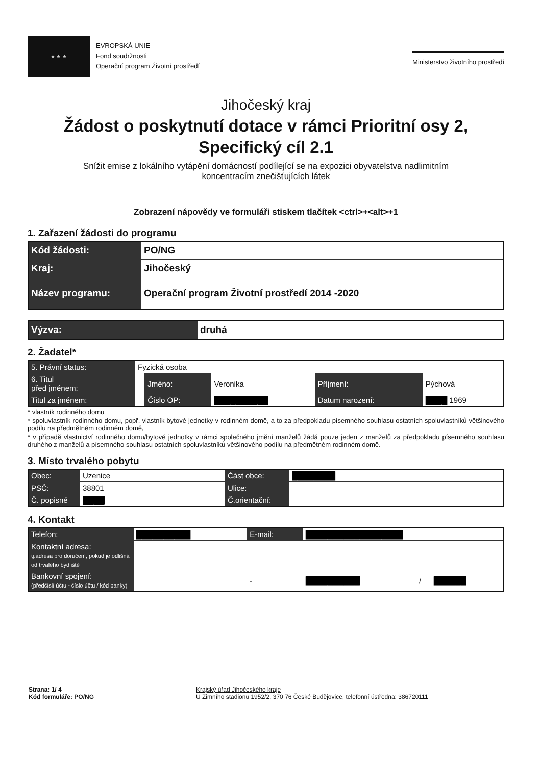★ ★ ★
EVROPSKÁ UNIE
Fond soudržnosti
Operační program Životní prostředí
Ministerstvo životního prostředí
Jihočeský kraj
Žádost o poskytnutí dotace v rámci Prioritní osy 2,
Specifický cíl 2.1
Snížit emise z lokálního vytápění domácností podílející se na expozici obyvatelstva nadlimitním
koncentracím znečišťujících látek
Zobrazení nápovědy ve formuláři stiskem tlačítek <ctrl>+<alt>+1
1. Zařazení žádosti do programu
| Kód žádosti: | PO/NG |
| Kraj: | Jihočeský |
| Název programu: | Operační program Životní prostředí 2014 -2020 |
| Výzva: | druhá |
2. Žadatel*
| 5. Právní status: | Fyzická osoba | | | | |
| 6. Titul před jménem: | | Jméno: | Veronika | Příjmení: | Pýchová |
| Titul za jménem: | | Číslo OP: | ██████████ | Datum narození: | ████ 1969 |
* vlastník rodinného domu
* spoluvlastník rodinného domu, popř. vlastník bytové jednotky v rodinném domě, a to za předpokladu písemného souhlasu ostatních spoluvlastníků většinového podílu na předmětném rodinném domě,
* v případě vlastnictví rodinného domu/bytové jednotky v rámci společného jmění manželů žádá pouze jeden z manželů za předpokladu písemného souhlasu druhého z manželů a písemného souhlasu ostatních spoluvlastníků většinového podílu na předmětném rodinném domě.
3. Místo trvalého pobytu
| Obec: | Uzenice | Část obce: | ████████ |
| PSČ: | 38801 | Ulice: | |
| Č. popisné | ████ | Č.orientační: | |
4. Kontakt
| Telefon: | ██████████ | | E-mail: | ██████████████████ | | |
| Kontaktní adresa: tj.adresa pro doručení, pokud je odlišná od trvalého bydliště | | | | | | |
| Bankovní spojení: (předčíslí účtu - číslo účtu / kód banky) | | | - | ██████████ | / | ██████ |
Strana: 1/ 4
Kód formuláře: PO/NG
Krajský úřad Jihočeského kraje
U Zimního stadionu 1952/2, 370 76 České Budějovice, telefonní ústředna: 386720111